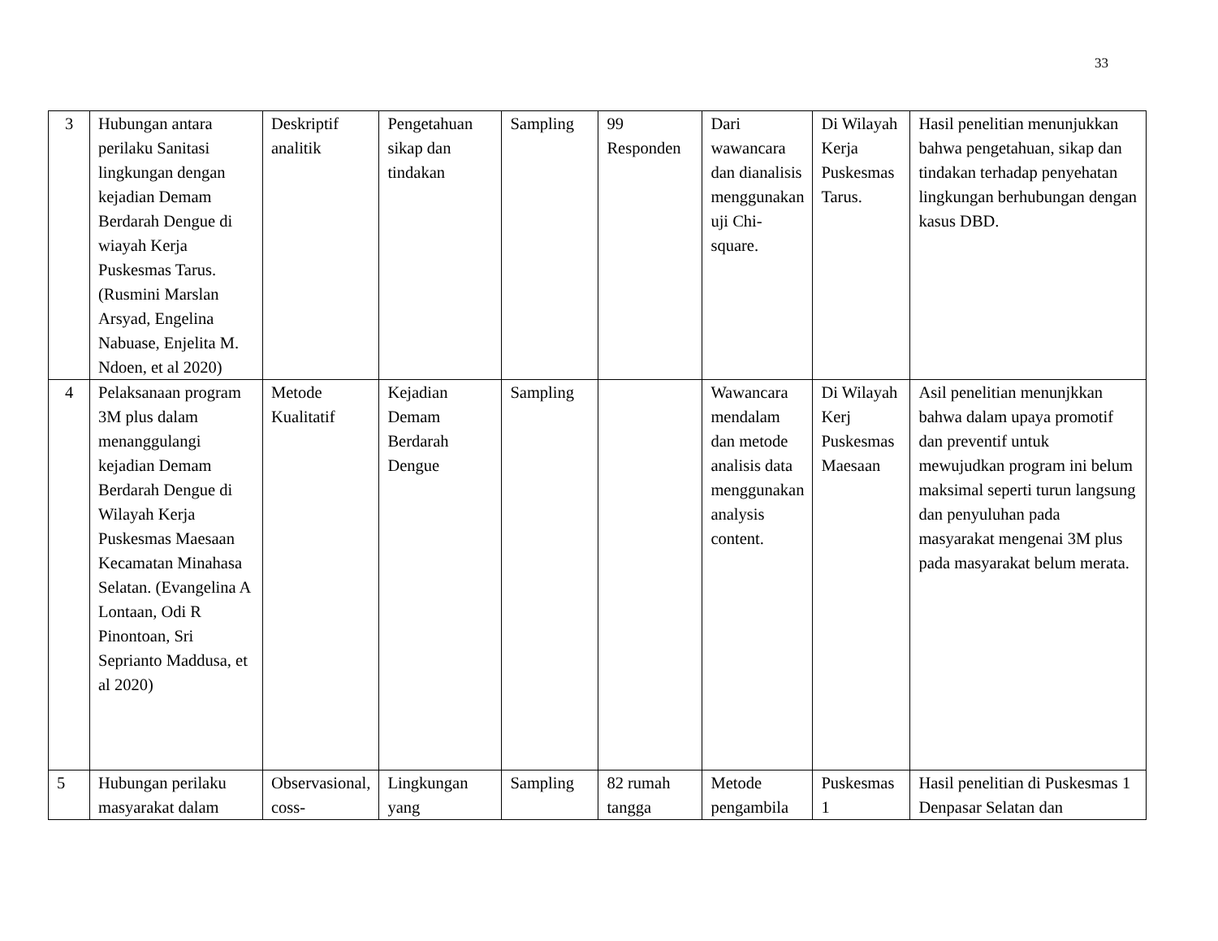33
| 3 | Hubungan antara perilaku Sanitasi lingkungan dengan kejadian Demam Berdarah Dengue di wiayah Kerja Puskesmas Tarus. (Rusmini Marslan Arsyad, Engelina Nabuase, Enjelita M. Ndoen, et al 2020) | Deskriptif analitik | Pengetahuan sikap dan tindakan | Sampling | 99 Responden | Dari wawancara dan dianalisis menggunakan uji Chi-square. | Di Wilayah Kerja Puskesmas Tarus. | Hasil penelitian menunjukkan bahwa pengetahuan, sikap dan tindakan terhadap penyehatan lingkungan berhubungan dengan kasus DBD. |
| 4 | Pelaksanaan program 3M plus dalam menanggulangi kejadian Demam Berdarah Dengue di Wilayah Kerja Puskesmas Maesaan Kecamatan Minahasa Selatan. (Evangelina A Lontaan, Odi R Pinontoan, Sri Seprianto Maddusa, et al 2020) | Metode Kualitatif | Kejadian Demam Berdarah Dengue | Sampling | | Wawancara mendalam dan metode analisis data menggunakan analysis content. | Di Wilayah Kerj Puskesmas Maesaan | Asil penelitian menunjkkan bahwa dalam upaya promotif dan preventif untuk mewujudkan program ini belum maksimal seperti turun langsung dan penyuluhan pada masyarakat mengenai 3M plus pada masyarakat belum merata. |
| 5 | Hubungan perilaku masyarakat dalam | Observasional, coss- | Lingkungan yang | Sampling | 82 rumah tangga | Metode pengambila | Puskesmas 1 | Hasil penelitian di Puskesmas 1 Denpasar Selatan dan |